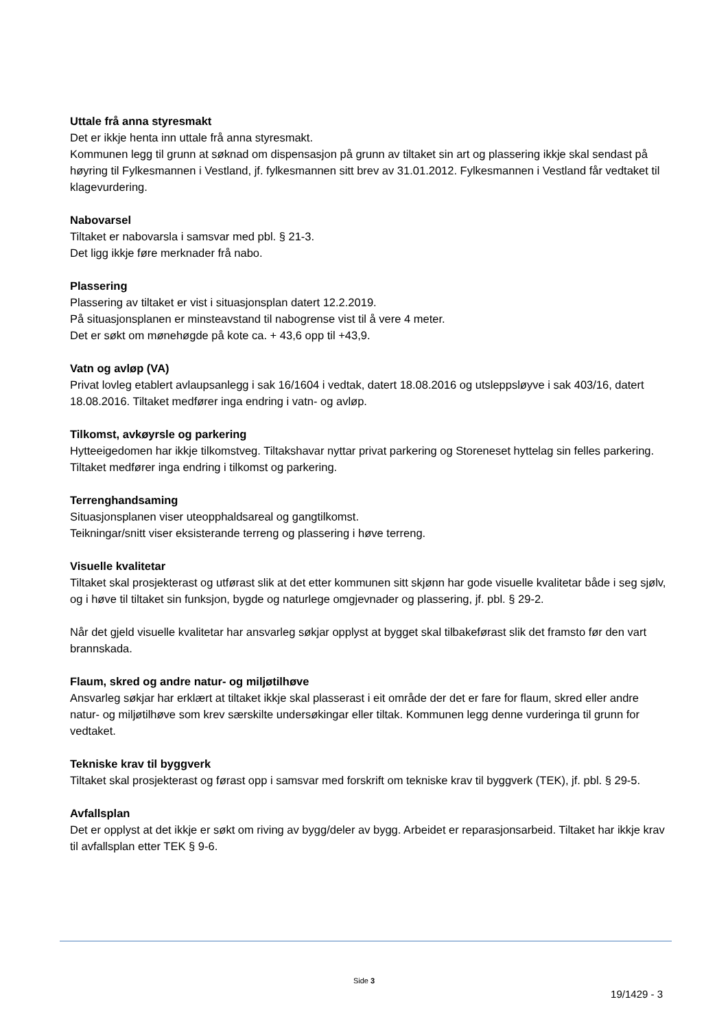Uttale frå anna styresmakt
Det er ikkje henta inn uttale frå anna styresmakt.
Kommunen legg til grunn at søknad om dispensasjon på grunn av tiltaket sin art og plassering ikkje skal sendast på høyring til Fylkesmannen i Vestland, jf. fylkesmannen sitt brev av 31.01.2012. Fylkesmannen i Vestland får vedtaket til klagevurdering.
Nabovarsel
Tiltaket er nabovarsla i samsvar med pbl. § 21-3.
Det ligg ikkje føre merknader frå nabo.
Plassering
Plassering av tiltaket er vist i situasjonsplan datert 12.2.2019.
På situasjonsplanen er minsteavstand til nabogrense vist til å vere 4 meter.
Det er søkt om mønehøgde på kote ca. + 43,6 opp til +43,9.
Vatn og avløp (VA)
Privat lovleg etablert avlaupsanlegg i sak 16/1604 i vedtak, datert 18.08.2016 og utsleppsløyve i sak 403/16, datert 18.08.2016. Tiltaket medfører inga endring i vatn- og avløp.
Tilkomst, avkøyrsle og parkering
Hytteeigedomen har ikkje tilkomstveg. Tiltakshavar nyttar privat parkering og Storeneset hyttelag sin felles parkering. Tiltaket medfører inga endring i tilkomst og parkering.
Terrenghandsaming
Situasjonsplanen viser uteopphaldsareal og gangtilkomst.
Teikningar/snitt viser eksisterande terreng og plassering i høve terreng.
Visuelle kvalitetar
Tiltaket skal prosjekterast og utførast slik at det etter kommunen sitt skjønn har gode visuelle kvalitetar både i seg sjølv, og i høve til tiltaket sin funksjon, bygde og naturlege omgjevnader og plassering, jf. pbl. § 29-2.
Når det gjeld visuelle kvalitetar har ansvarleg søkjar opplyst at bygget skal tilbakeførast slik det framsto før den vart brannskada.
Flaum, skred og andre natur- og miljøtilhøve
Ansvarleg søkjar har erklært at tiltaket ikkje skal plasserast i eit område der det er fare for flaum, skred eller andre natur- og miljøtilhøve som krev særskilte undersøkingar eller tiltak. Kommunen legg denne vurderinga til grunn for vedtaket.
Tekniske krav til byggverk
Tiltaket skal prosjekterast og førast opp i samsvar med forskrift om tekniske krav til byggverk (TEK), jf. pbl. § 29-5.
Avfallsplan
Det er opplyst at det ikkje er søkt om riving av bygg/deler av bygg. Arbeidet er reparasjonsarbeid. Tiltaket har ikkje krav til avfallsplan etter TEK § 9-6.
Side 3
19/1429 - 3